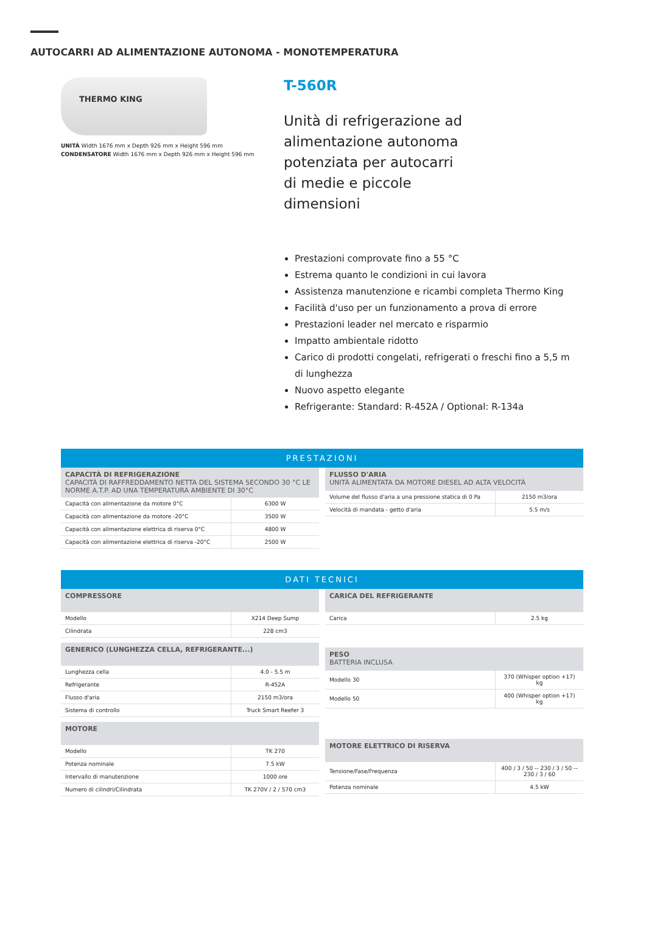AUTOCARRI AD ALIMENTAZIONE AUTONOMA - MONOTEMPERATURA
THERMO KING
UNITÀ Width 1676 mm x Depth 926 mm x Height 596 mm
CONDENSATORE Width 1676 mm x Depth 926 mm x Height 596 mm
T-560R
Unità di refrigerazione ad alimentazione autonoma potenziata per autocarri di medie e piccole dimensioni
Prestazioni comprovate fino a 55 °C
Estrema quanto le condizioni in cui lavora
Assistenza manutenzione e ricambi completa Thermo King
Facilità d'uso per un funzionamento a prova di errore
Prestazioni leader nel mercato e risparmio
Impatto ambientale ridotto
Carico di prodotti congelati, refrigerati o freschi fino a 5,5 m di lunghezza
Nuovo aspetto elegante
Refrigerante: Standard: R-452A / Optional: R-134a
PRESTAZIONI
CAPACITÀ DI REFRIGERAZIONE
CAPACITÀ DI RAFFREDDAMENTO NETTA DEL SISTEMA SECONDO 30 °C LE NORME A.T.P. AD UNA TEMPERATURA AMBIENTE DI 30°C
| Capacità con alimentazione da motore 0°C | 6300 W |
| Capacità con alimentazione da motore -20°C | 3500 W |
| Capacità con alimentazione elettrica di riserva 0°C | 4800 W |
| Capacità con alimentazione elettrica di riserva -20°C | 2500 W |
FLUSSO D'ARIA
UNITÀ ALIMENTATA DA MOTORE DIESEL AD ALTA VELOCITÀ
| Volume del flusso d'aria a una pressione statica di 0 Pa | 2150 m3/ora |
| Velocità di mandata - getto d'aria | 5.5 m/s |
DATI TECNICI
COMPRESSORE
| Modello | X214 Deep Sump |
| Cilindrata | 228 cm3 |
GENERICO (LUNGHEZZA CELLA, REFRIGERANTE...)
| Lunghezza cella | 4.0 - 5.5 m |
| Refrigerante | R-452A |
| Flusso d'aria | 2150 m3/ora |
| Sistema di controllo | Truck Smart Reefer 3 |
MOTORE
| Modello | TK 270 |
| Potenza nominale | 7.5 kW |
| Intervallo di manutenzione | 1000 ore |
| Numero di cilindri/Cilindrata | TK 270V / 2 / 570 cm3 |
CARICA DEL REFRIGERANTE
| Carica | 2.5 kg |
PESO
BATTERIA INCLUSA
| Modello 30 | 370 (Whisper option +17) kg |
| Modello 50 | 400 (Whisper option +17) kg |
MOTORE ELETTRICO DI RISERVA
| Tensione/Fase/Frequenza | 400 / 3 / 50 -- 230 / 3 / 50 -- 230 / 3 / 60 |
| Potenza nominale | 4.5 kW |